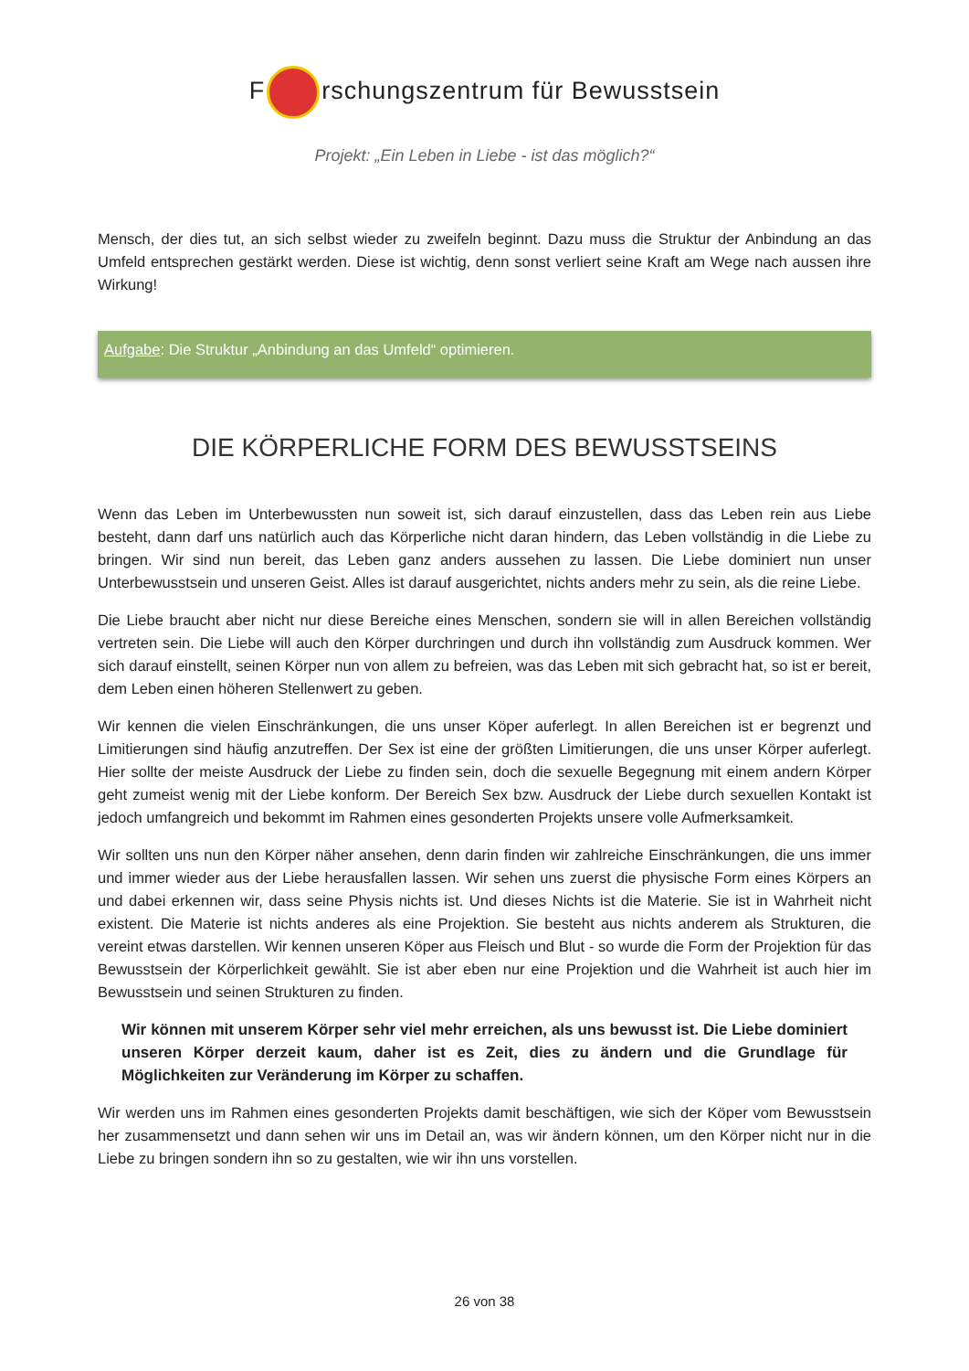F rschungszentrum für Bewusstsein
Projekt: „Ein Leben in Liebe - ist das möglich?“
Mensch, der dies tut, an sich selbst wieder zu zweifeln beginnt. Dazu muss die Struktur der Anbindung an das Umfeld entsprechen gestärkt werden. Diese ist wichtig, denn sonst verliert seine Kraft am Wege nach aussen ihre Wirkung!
Aufgabe: Die Struktur „Anbindung an das Umfeld“ optimieren.
DIE KÖRPERLICHE FORM DES BEWUSSTSEINS
Wenn das Leben im Unterbewussten nun soweit ist, sich darauf einzustellen, dass das Leben rein aus Liebe besteht, dann darf uns natürlich auch das Körperliche nicht daran hindern, das Leben vollständig in die Liebe zu bringen. Wir sind nun bereit, das Leben ganz anders aussehen zu lassen. Die Liebe dominiert nun unser Unterbewusstsein und unseren Geist. Alles ist darauf ausgerichtet, nichts anders mehr zu sein, als die reine Liebe.
Die Liebe braucht aber nicht nur diese Bereiche eines Menschen, sondern sie will in allen Bereichen vollständig vertreten sein. Die Liebe will auch den Körper durchringen und durch ihn vollständig zum Ausdruck kommen. Wer sich darauf einstellt, seinen Körper nun von allem zu befreien, was das Leben mit sich gebracht hat, so ist er bereit, dem Leben einen höheren Stellenwert zu geben.
Wir kennen die vielen Einschränkungen, die uns unser Köper auferlegt. In allen Bereichen ist er begrenzt und Limitierungen sind häufig anzutreffen. Der Sex ist eine der größten Limitierungen, die uns unser Körper auferlegt. Hier sollte der meiste Ausdruck der Liebe zu finden sein, doch die sexuelle Begegnung mit einem andern Körper geht zumeist wenig mit der Liebe konform. Der Bereich Sex bzw. Ausdruck der Liebe durch sexuellen Kontakt ist jedoch umfangreich und bekommt im Rahmen eines gesonderten Projekts unsere volle Aufmerksamkeit.
Wir sollten uns nun den Körper näher ansehen, denn darin finden wir zahlreiche Einschränkungen, die uns immer und immer wieder aus der Liebe herausfallen lassen. Wir sehen uns zuerst die physische Form eines Körpers an und dabei erkennen wir, dass seine Physis nichts ist. Und dieses Nichts ist die Materie. Sie ist in Wahrheit nicht existent. Die Materie ist nichts anderes als eine Projektion. Sie besteht aus nichts anderem als Strukturen, die vereint etwas darstellen. Wir kennen unseren Köper aus Fleisch und Blut - so wurde die Form der Projektion für das Bewusstsein der Körperlichkeit gewählt. Sie ist aber eben nur eine Projektion und die Wahrheit ist auch hier im Bewusstsein und seinen Strukturen zu finden.
Wir können mit unserem Körper sehr viel mehr erreichen, als uns bewusst ist. Die Liebe dominiert unseren Körper derzeit kaum, daher ist es Zeit, dies zu ändern und die Grundlage für Möglichkeiten zur Veränderung im Körper zu schaffen.
Wir werden uns im Rahmen eines gesonderten Projekts damit beschäftigen, wie sich der Köper vom Bewusstsein her zusammensetzt und dann sehen wir uns im Detail an, was wir ändern können, um den Körper nicht nur in die Liebe zu bringen sondern ihn so zu gestalten, wie wir ihn uns vorstellen.
26 von 38